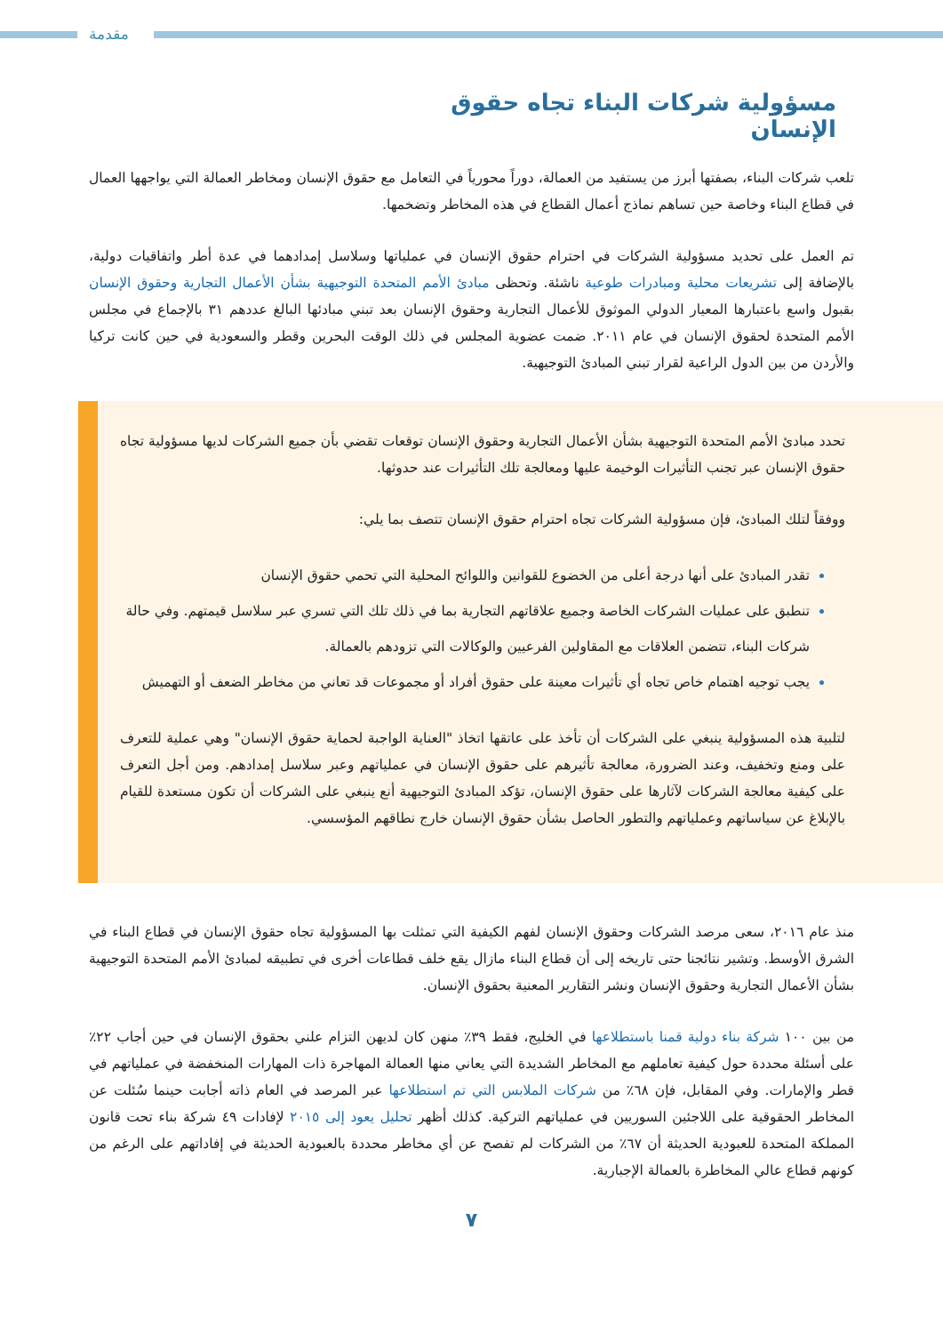مقدمة
مسؤولية شركات البناء تجاه حقوق الإنسان
تلعب شركات البناء، بصفتها أبرز من يستفيد من العمالة، دوراً محورياً في التعامل مع حقوق الإنسان ومخاطر العمالة التي يواجهها العمال في قطاع البناء وخاصة حين تساهم نماذج أعمال القطاع في هذه المخاطر وتضخمها.
تم العمل على تحديد مسؤولية الشركات في احترام حقوق الإنسان في عملياتها وسلاسل إمدادهما في عدة أطر واتفاقيات دولية، بالإضافة إلى تشريعات محلية ومبادرات طوعية ناشئة. وتحظى مبادئ الأمم المتحدة التوجيهية بشأن الأعمال التجارية وحقوق الإنسان بقبول واسع باعتبارها المعيار الدولي الموثوق للأعمال التجارية وحقوق الإنسان بعد تبني مبادئها البالغ عددهم ٣١ بالإجماع في مجلس الأمم المتحدة لحقوق الإنسان في عام ٢٠١١. ضمت عضوية المجلس في ذلك الوقت البحرين وقطر والسعودية في حين كانت تركيا والأردن من بين الدول الراعية لقرار تبني المبادئ التوجيهية.
تحدد مبادئ الأمم المتحدة التوجيهية بشأن الأعمال التجارية وحقوق الإنسان توقعات تقضي بأن جميع الشركات لديها مسؤولية تجاه حقوق الإنسان عبر تجنب التأثيرات الوخيمة عليها ومعالجة تلك التأثيرات عند حدوثها.
ووفقاً لتلك المبادئ، فإن مسؤولية الشركات تجاه احترام حقوق الإنسان تتصف بما يلي:
تقدر المبادئ على أنها درجة أعلى من الخضوع للقوانين واللوائح المحلية التي تحمي حقوق الإنسان
تنطبق على عمليات الشركات الخاصة وجميع علاقاتهم التجارية بما في ذلك تلك التي تسري عبر سلاسل قيمتهم. وفي حالة شركات البناء، تتضمن العلاقات مع المقاولين الفرعيين والوكالات التي تزودهم بالعمالة.
يجب توجيه اهتمام خاص تجاه أي تأثيرات معينة على حقوق أفراد أو مجموعات قد تعاني من مخاطر الضعف أو التهميش
لتلبية هذه المسؤولية ينبغي على الشركات أن تأخذ على عاتقها اتخاذ "العناية الواجبة لحماية حقوق الإنسان" وهي عملية للتعرف على ومنع وتخفيف، وعند الضرورة، معالجة تأثيرهم على حقوق الإنسان في عملياتهم وعبر سلاسل إمدادهم. ومن أجل التعرف على كيفية معالجة الشركات لآثارها على حقوق الإنسان، تؤكد المبادئ التوجيهية أنع ينبغي على الشركات أن تكون مستعدة للقيام بالإبلاغ عن سياساتهم وعملياتهم والتطور الحاصل بشأن حقوق الإنسان خارج نطاقهم المؤسسي.
منذ عام ٢٠١٦، سعى مرصد الشركات وحقوق الإنسان لفهم الكيفية التي تمثلت بها المسؤولية تجاه حقوق الإنسان في قطاع البناء في الشرق الأوسط. وتشير نتائجنا حتى تاريخه إلى أن قطاع البناء مازال يقع خلف قطاعات أخرى في تطبيقه لمبادئ الأمم المتحدة التوجيهية بشأن الأعمال التجارية وحقوق الإنسان ونشر التقارير المعنية بحقوق الإنسان.
من بين ١٠٠ شركة بناء دولية قمنا باستطلاعها في الخليج، فقط ٣٩٪ منهن كان لديهن التزام علني بحقوق الإنسان في حين أجاب ٢٢٪ على أسئلة محددة حول كيفية تعاملهم مع المخاطر الشديدة التي يعاني منها العمالة المهاجرة ذات المهارات المنخفضة في عملياتهم في قطر والإمارات. وفي المقابل، فإن ٦٨٪ من شركات الملابس التي تم استطلاعها عبر المرصد في العام ذاته أجابت حينما سُئلت عن المخاطر الحقوقية على اللاجئين السوريين في عملياتهم التركية. كذلك أظهر تحليل يعود إلى ٢٠١٥ لإفادات ٤٩ شركة بناء تحت قانون المملكة المتحدة للعبودية الحديثة أن ٦٧٪ من الشركات لم تفصح عن أي مخاطر محددة بالعبودية الحديثة في إفاداتهم على الرغم من كونهم قطاع عالي المخاطرة بالعمالة الإجبارية.
٧